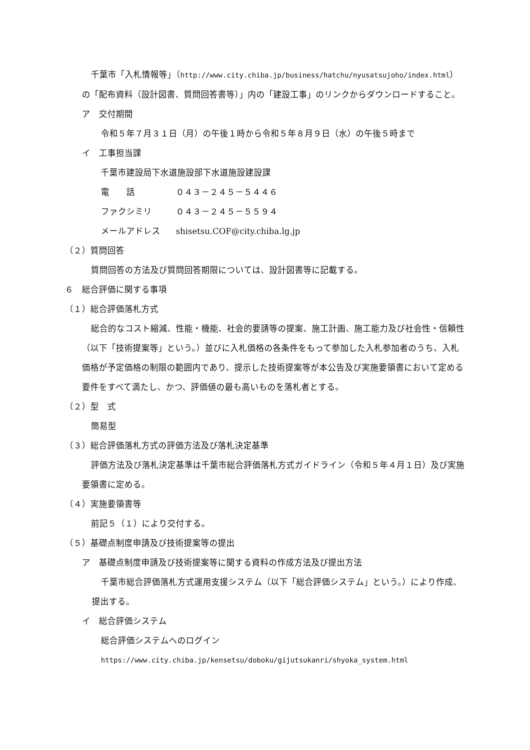千葉市「入札情報等」（http://www.city.chiba.jp/business/hatchu/nyusatsujoho/index.html）の「配布資料（設計図書、質問回答書等）」内の「建設工事」のリンクからダウンロードすること。
ア　交付期間
令和５年７月３１日（月）の午後１時から令和５年８月９日（水）の午後５時まで
イ　工事担当課
千葉市建設局下水道施設部下水道施設建設課
電　　話 ０４３－２４５－５４４６
ファクシミリ ０４３－２４５－５５９４
メールアドレス shisetsu.COF@city.chiba.lg.jp
（２）質問回答
質問回答の方法及び質問回答期限については、設計図書等に記載する。
６　総合評価に関する事項
（１）総合評価落札方式
総合的なコスト縮減、性能・機能、社会的要請等の提案、施工計画、施工能力及び社会性・信頼性（以下「技術提案等」という。）並びに入札価格の各条件をもって参加した入札参加者のうち、入札価格が予定価格の制限の範囲内であり、提示した技術提案等が本公告及び実施要領書において定める要件をすべて満たし、かつ、評価値の最も高いものを落札者とする。
（２）型　式
簡易型
（３）総合評価落札方式の評価方法及び落札決定基準
評価方法及び落札決定基準は千葉市総合評価落札方式ガイドライン（令和５年４月１日）及び実施要領書に定める。
（４）実施要領書等
前記５（１）により交付する。
（５）基礎点制度申請及び技術提案等の提出
ア　基礎点制度申請及び技術提案等に関する資料の作成方法及び提出方法
千葉市総合評価落札方式運用支援システム（以下「総合評価システム」という。）により作成、提出する。
イ　総合評価システム
総合評価システムへのログイン
https://www.city.chiba.jp/kensetsu/doboku/gijutsukanri/shyoka_system.html